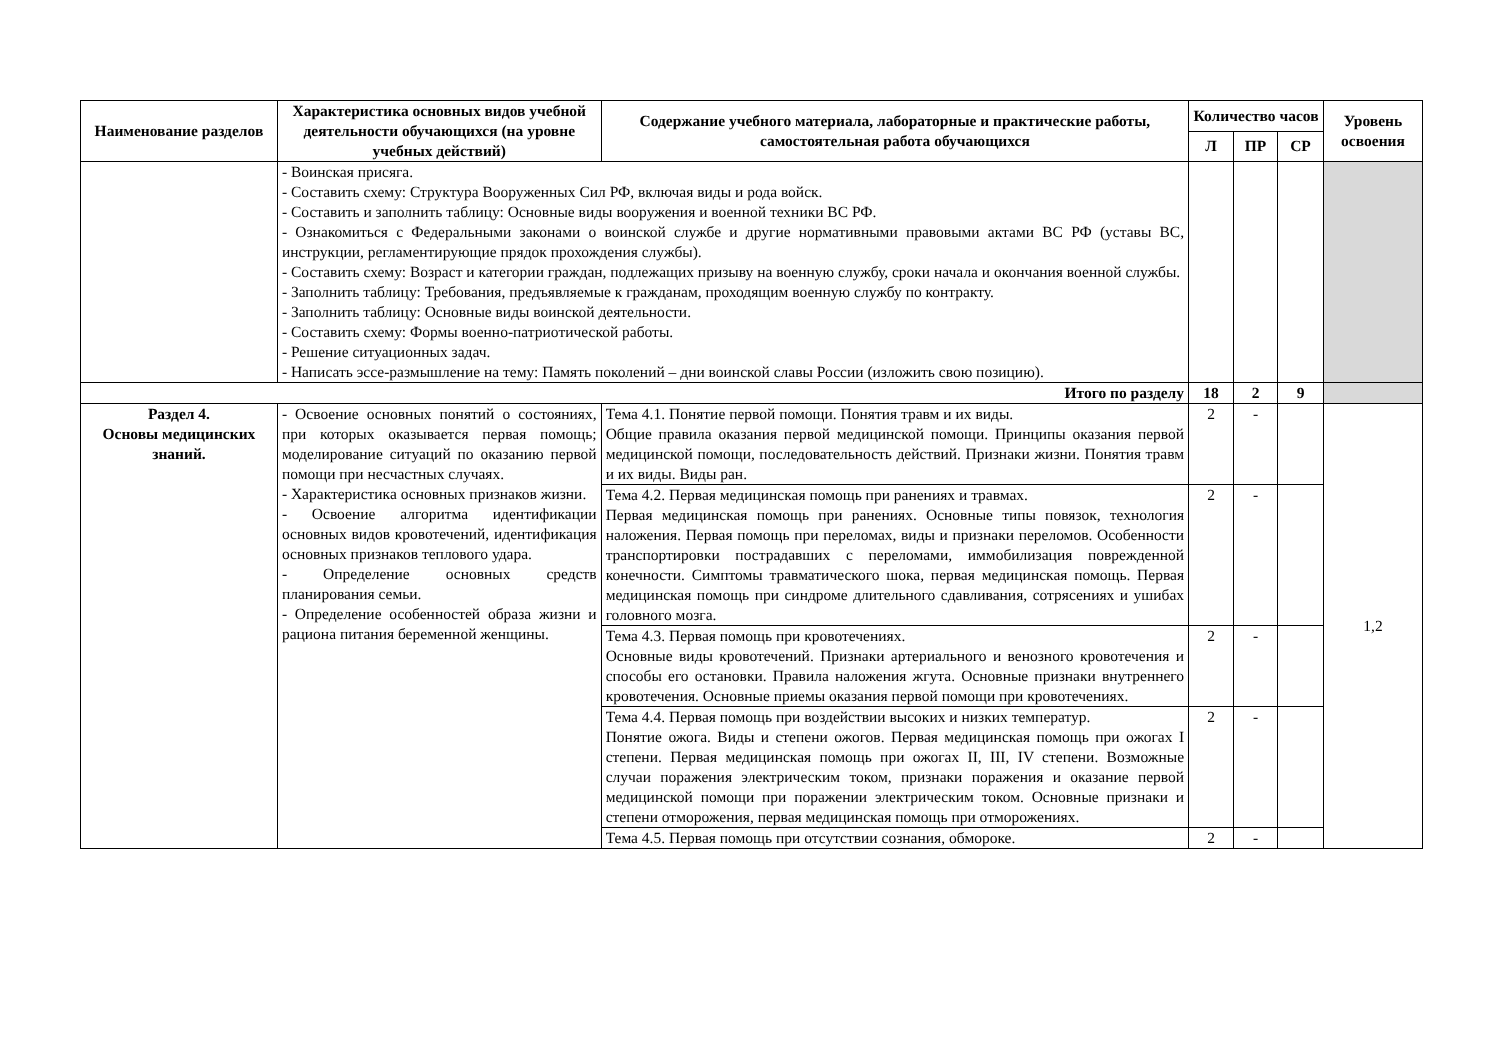| Наименование разделов | Характеристика основных видов учебной деятельности обучающихся (на уровне учебных действий) | Содержание учебного материала, лабораторные и практические работы, самостоятельная работа обучающихся | Количество часов | | | Уровень освоения |
| --- | --- | --- | --- | --- | --- | --- |
| | | | Л | ПР | СР | |
| | - Воинская присяга. - Составить схему: Структура Вооруженных Сил РФ, включая виды и рода войск. - Составить и заполнить таблицу: Основные виды вооружения и военной техники ВС РФ. - Ознакомиться с Федеральными законами о воинской службе и другие нормативными правовыми актами ВС РФ (уставы ВС, инструкции, регламентирующие прядок прохождения службы). - Составить схему: Возраст и категории граждан, подлежащих призыву на военную службу, сроки начала и окончания военной службы. - Заполнить таблицу: Требования, предъявляемые к гражданам, проходящим военную службу по контракту. - Заполнить таблицу: Основные виды воинской деятельности. - Составить схему: Формы военно-патриотической работы. - Решение ситуационных задач. - Написать эссе-размышление на тему: Память поколений – дни воинской славы России (изложить свою позицию). | | | | | |
| Итого по разделу | | | 18 | 2 | 9 | |
| Раздел 4. Основы медицинских знаний. | - Освоение основных понятий о состояниях, при которых оказывается первая помощь; моделирование ситуаций по оказанию первой помощи при несчастных случаях. - Характеристика основных признаков жизни. - Освоение алгоритма идентификации основных видов кровотечений, идентификация основных признаков теплового удара. - Определение основных средств планирования семьи. - Определение особенностей образа жизни и рациона питания беременной женщины. | Тема 4.1. Понятие первой помощи. Понятия травм и их виды. Общие правила оказания первой медицинской помощи. Принципы оказания первой медицинской помощи, последовательность действий. Признаки жизни. Понятия травм и их виды. Виды ран. | 2 | - | | 1,2 |
| | | Тема 4.2. Первая медицинская помощь при ранениях и травмах. Первая медицинская помощь при ранениях. Основные типы повязок, технология наложения. Первая помощь при переломах, виды и признаки переломов. Особенности транспортировки пострадавших с переломами, иммобилизация поврежденной конечности. Симптомы травматического шока, первая медицинская помощь. Первая медицинская помощь при синдроме длительного сдавливания, сотрясениях и ушибах головного мозга. | 2 | - | | |
| | | Тема 4.3. Первая помощь при кровотечениях. Основные виды кровотечений. Признаки артериального и венозного кровотечения и способы его остановки. Правила наложения жгута. Основные признаки внутреннего кровотечения. Основные приемы оказания первой помощи при кровотечениях. | 2 | - | | |
| | | Тема 4.4. Первая помощь при воздействии высоких и низких температур. Понятие ожога. Виды и степени ожогов. Первая медицинская помощь при ожогах I степени. Первая медицинская помощь при ожогах II, III, IV степени. Возможные случаи поражения электрическим током, признаки поражения и оказание первой медицинской помощи при поражении электрическим током. Основные признаки и степени отморожения, первая медицинская помощь при отморожениях. | 2 | - | | |
| | | Тема 4.5. Первая помощь при отсутствии сознания, обмороке. | 2 | - | | |